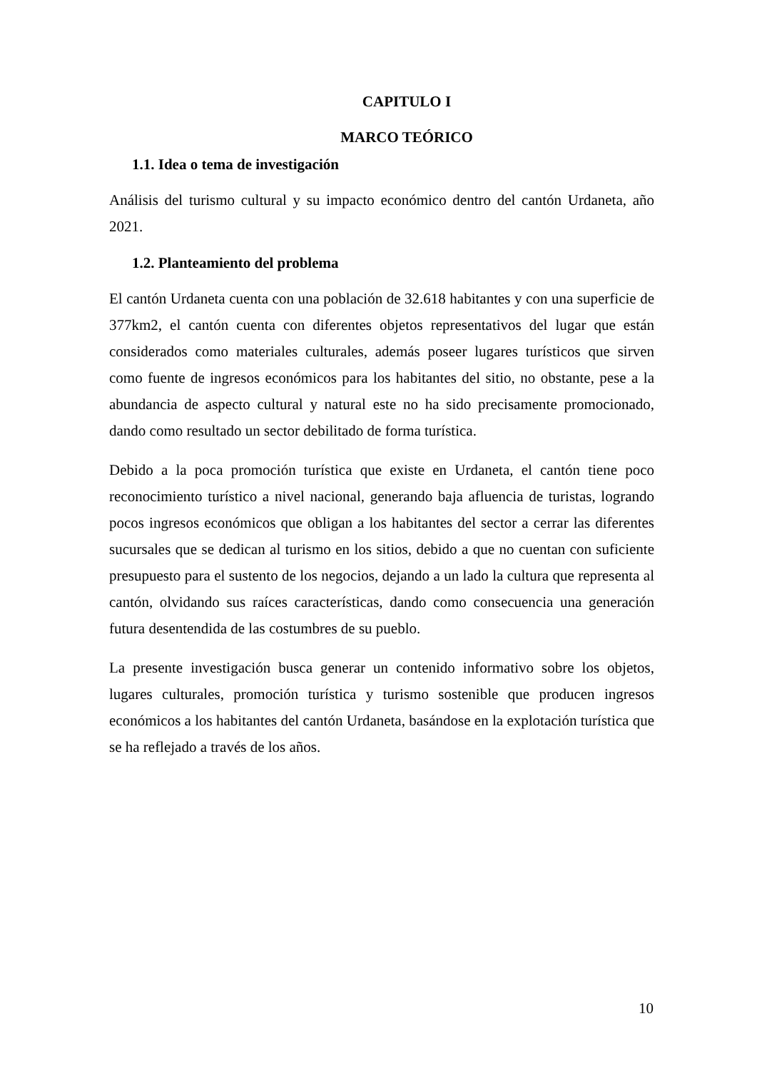CAPITULO I
MARCO TEÓRICO
1.1. Idea o tema de investigación
Análisis del turismo cultural y su impacto económico dentro del cantón Urdaneta, año 2021.
1.2. Planteamiento del problema
El cantón Urdaneta cuenta con una población de 32.618 habitantes y con una superficie de 377km2, el cantón cuenta con diferentes objetos representativos del lugar que están considerados como materiales culturales, además poseer lugares turísticos que sirven como fuente de ingresos económicos para los habitantes del sitio, no obstante, pese a la abundancia de aspecto cultural y natural este no ha sido precisamente promocionado, dando como resultado un sector debilitado de forma turística.
Debido a la poca promoción turística que existe en Urdaneta, el cantón tiene poco reconocimiento turístico a nivel nacional, generando baja afluencia de turistas, logrando pocos ingresos económicos que obligan a los habitantes del sector a cerrar las diferentes sucursales que se dedican al turismo en los sitios, debido a que no cuentan con suficiente presupuesto para el sustento de los negocios, dejando a un lado la cultura que representa al cantón, olvidando sus raíces características, dando como consecuencia una generación futura desentendida de las costumbres de su pueblo.
La presente investigación busca generar un contenido informativo sobre los objetos, lugares culturales, promoción turística y turismo sostenible que producen ingresos económicos a los habitantes del cantón Urdaneta, basándose en la explotación turística que se ha reflejado a través de los años.
10